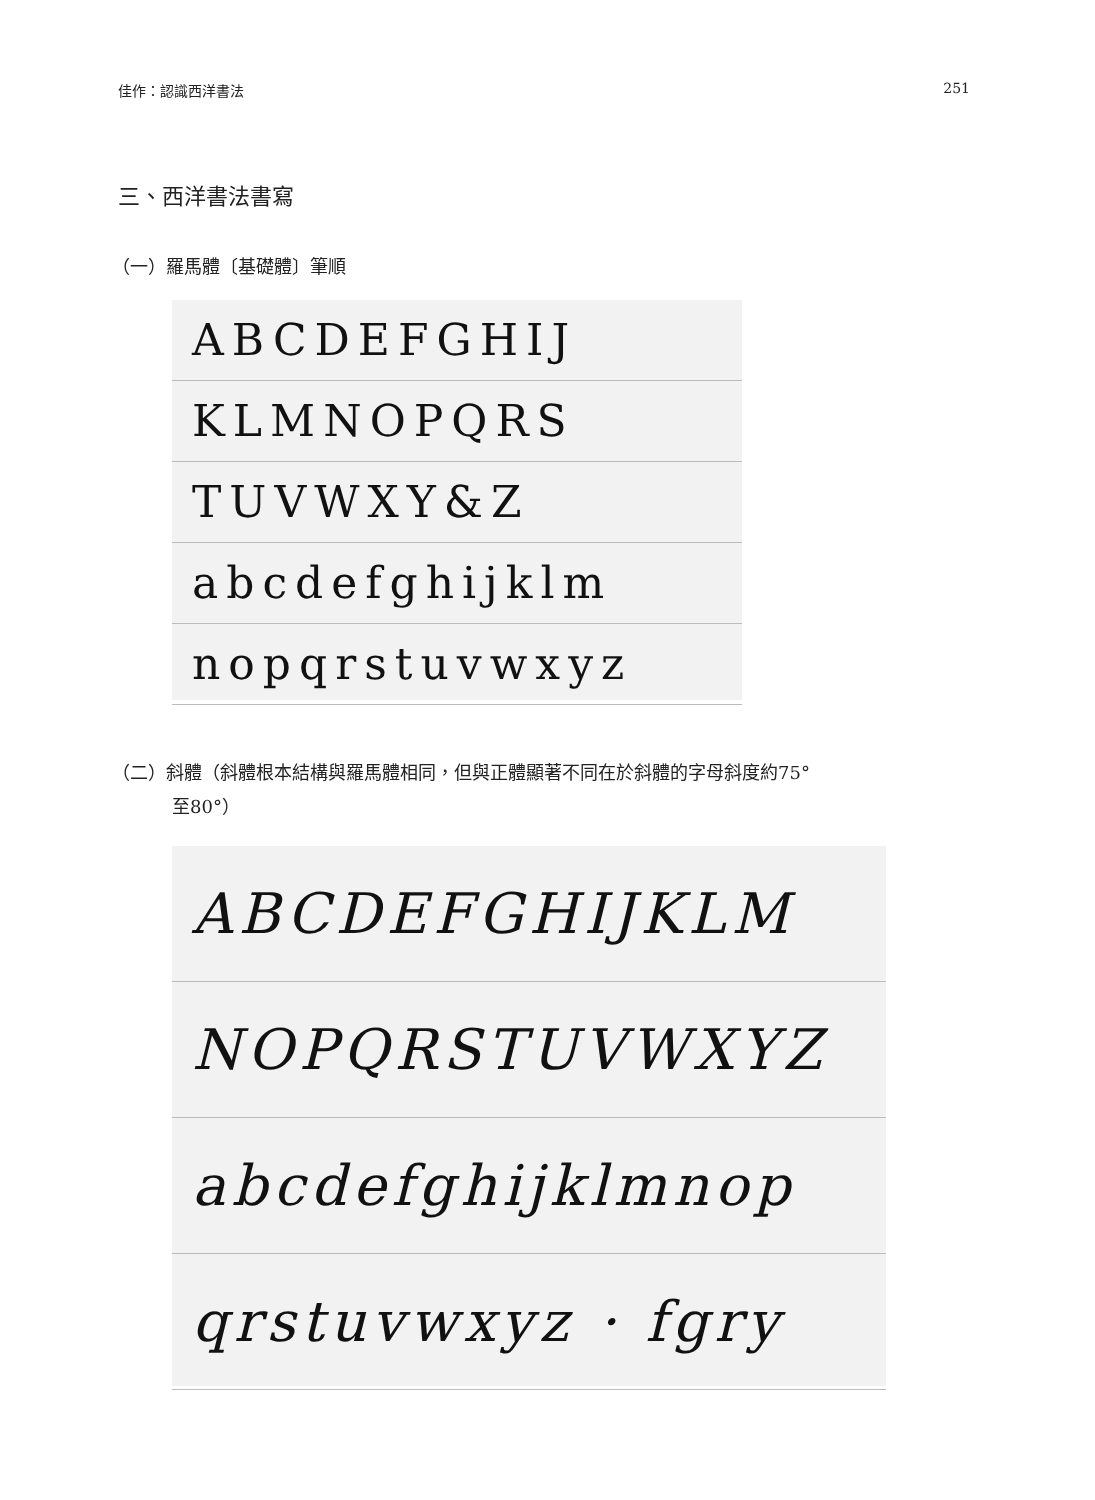佳作：認識西洋書法 251
三、西洋書法書寫
（一）羅馬體〔基礎體〕筆順
ABCDEFGHIJ
KLMNOPQRS
TUVWXY&Z
abcdefghijklm
nopqrstuvwxyz
（二）斜體（斜體根本結構與羅馬體相同，但與正體顯著不同在於斜體的字母斜度約75°
至80°）
ABCDEFGHIJKLM
NOPQRSTUVWXYZ
abcdefghijklmnop
qrstuvwxyz · fgry